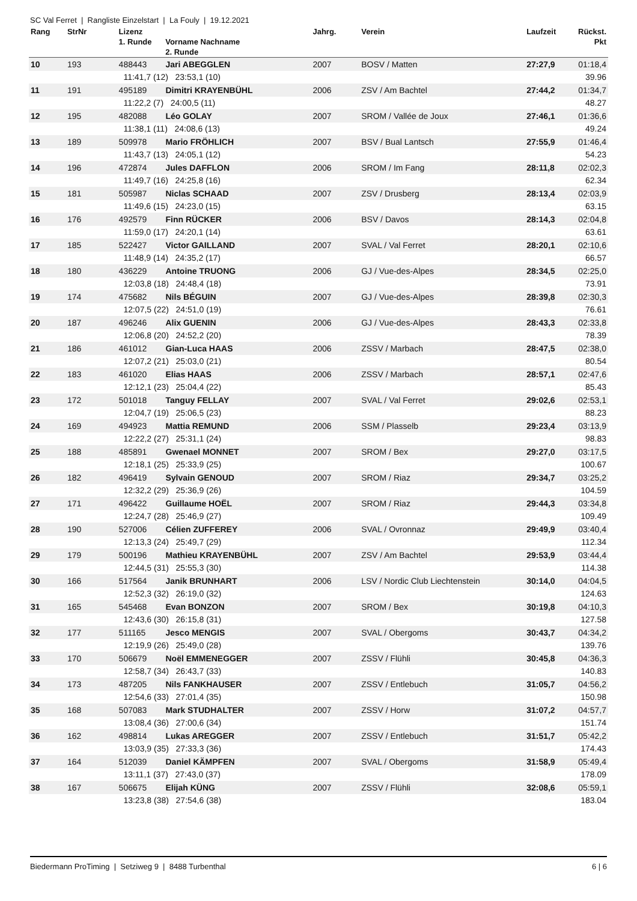SC Val Ferret | Rangliste Einzelstart | La Fouly | 19.12.2021
| Rang | StrNr | Lizenz 1. Runde Vorname Nachname 2. Runde | Jahrg. | Verein | Laufzeit | Rückst. Pkt |
| --- | --- | --- | --- | --- | --- | --- |
| 10 | 193 | 488443 Jari ABEGGLEN | 2007 | BOSV / Matten | 27:27,9 | 01:18,4 |
| | | 11:41,7 (12) 23:53,1 (10) | | | | 39.96 |
| 11 | 191 | 495189 Dimitri KRAYENBÜHL | 2006 | ZSV / Am Bachtel | 27:44,2 | 01:34,7 |
| | | 11:22,2 (7) 24:00,5 (11) | | | | 48.27 |
| 12 | 195 | 482088 Léo GOLAY | 2007 | SROM / Vallée de Joux | 27:46,1 | 01:36,6 |
| | | 11:38,1 (11) 24:08,6 (13) | | | | 49.24 |
| 13 | 189 | 509978 Mario FRÖHLICH | 2007 | BSV / Bual Lantsch | 27:55,9 | 01:46,4 |
| | | 11:43,7 (13) 24:05,1 (12) | | | | 54.23 |
| 14 | 196 | 472874 Jules DAFFLON | 2006 | SROM / Im Fang | 28:11,8 | 02:02,3 |
| | | 11:49,7 (16) 24:25,8 (16) | | | | 62.34 |
| 15 | 181 | 505987 Niclas SCHAAD | 2007 | ZSV / Drusberg | 28:13,4 | 02:03,9 |
| | | 11:49,6 (15) 24:23,0 (15) | | | | 63.15 |
| 16 | 176 | 492579 Finn RÜCKER | 2006 | BSV / Davos | 28:14,3 | 02:04,8 |
| | | 11:59,0 (17) 24:20,1 (14) | | | | 63.61 |
| 17 | 185 | 522427 Victor GAILLAND | 2007 | SVAL / Val Ferret | 28:20,1 | 02:10,6 |
| | | 11:48,9 (14) 24:35,2 (17) | | | | 66.57 |
| 18 | 180 | 436229 Antoine TRUONG | 2006 | GJ / Vue-des-Alpes | 28:34,5 | 02:25,0 |
| | | 12:03,8 (18) 24:48,4 (18) | | | | 73.91 |
| 19 | 174 | 475682 Nils BÉGUIN | 2007 | GJ / Vue-des-Alpes | 28:39,8 | 02:30,3 |
| | | 12:07,5 (22) 24:51,0 (19) | | | | 76.61 |
| 20 | 187 | 496246 Alix GUENIN | 2006 | GJ / Vue-des-Alpes | 28:43,3 | 02:33,8 |
| | | 12:06,8 (20) 24:52,2 (20) | | | | 78.39 |
| 21 | 186 | 461012 Gian-Luca HAAS | 2006 | ZSSV / Marbach | 28:47,5 | 02:38,0 |
| | | 12:07,2 (21) 25:03,0 (21) | | | | 80.54 |
| 22 | 183 | 461020 Elias HAAS | 2006 | ZSSV / Marbach | 28:57,1 | 02:47,6 |
| | | 12:12,1 (23) 25:04,4 (22) | | | | 85.43 |
| 23 | 172 | 501018 Tanguy FELLAY | 2007 | SVAL / Val Ferret | 29:02,6 | 02:53,1 |
| | | 12:04,7 (19) 25:06,5 (23) | | | | 88.23 |
| 24 | 169 | 494923 Mattia REMUND | 2006 | SSM / Plasselb | 29:23,4 | 03:13,9 |
| | | 12:22,2 (27) 25:31,1 (24) | | | | 98.83 |
| 25 | 188 | 485891 Gwenael MONNET | 2007 | SROM / Bex | 29:27,0 | 03:17,5 |
| | | 12:18,1 (25) 25:33,9 (25) | | | | 100.67 |
| 26 | 182 | 496419 Sylvain GENOUD | 2007 | SROM / Riaz | 29:34,7 | 03:25,2 |
| | | 12:32,2 (29) 25:36,9 (26) | | | | 104.59 |
| 27 | 171 | 496422 Guillaume HOËL | 2007 | SROM / Riaz | 29:44,3 | 03:34,8 |
| | | 12:24,7 (28) 25:46,9 (27) | | | | 109.49 |
| 28 | 190 | 527006 Célien ZUFFEREY | 2006 | SVAL / Ovronnaz | 29:49,9 | 03:40,4 |
| | | 12:13,3 (24) 25:49,7 (29) | | | | 112.34 |
| 29 | 179 | 500196 Mathieu KRAYENBÜHL | 2007 | ZSV / Am Bachtel | 29:53,9 | 03:44,4 |
| | | 12:44,5 (31) 25:55,3 (30) | | | | 114.38 |
| 30 | 166 | 517564 Janik BRUNHART | 2006 | LSV / Nordic Club Liechtenstein | 30:14,0 | 04:04,5 |
| | | 12:52,3 (32) 26:19,0 (32) | | | | 124.63 |
| 31 | 165 | 545468 Evan BONZON | 2007 | SROM / Bex | 30:19,8 | 04:10,3 |
| | | 12:43,6 (30) 26:15,8 (31) | | | | 127.58 |
| 32 | 177 | 511165 Jesco MENGIS | 2007 | SVAL / Obergoms | 30:43,7 | 04:34,2 |
| | | 12:19,9 (26) 25:49,0 (28) | | | | 139.76 |
| 33 | 170 | 506679 Noël EMMENEGGER | 2007 | ZSSV / Flühli | 30:45,8 | 04:36,3 |
| | | 12:58,7 (34) 26:43,7 (33) | | | | 140.83 |
| 34 | 173 | 487205 Nils FANKHAUSER | 2007 | ZSSV / Entlebuch | 31:05,7 | 04:56,2 |
| | | 12:54,6 (33) 27:01,4 (35) | | | | 150.98 |
| 35 | 168 | 507083 Mark STUDHALTER | 2007 | ZSSV / Horw | 31:07,2 | 04:57,7 |
| | | 13:08,4 (36) 27:00,6 (34) | | | | 151.74 |
| 36 | 162 | 498814 Lukas AREGGER | 2007 | ZSSV / Entlebuch | 31:51,7 | 05:42,2 |
| | | 13:03,9 (35) 27:33,3 (36) | | | | 174.43 |
| 37 | 164 | 512039 Daniel KÄMPFEN | 2007 | SVAL / Obergoms | 31:58,9 | 05:49,4 |
| | | 13:11,1 (37) 27:43,0 (37) | | | | 178.09 |
| 38 | 167 | 506675 Elijah KÜNG | 2007 | ZSSV / Flühli | 32:08,6 | 05:59,1 |
| | | 13:23,8 (38) 27:54,6 (38) | | | | 183.04 |
Biedermann ProTiming | Setziweg 9 | 8488 Turbenthal 6 | 6